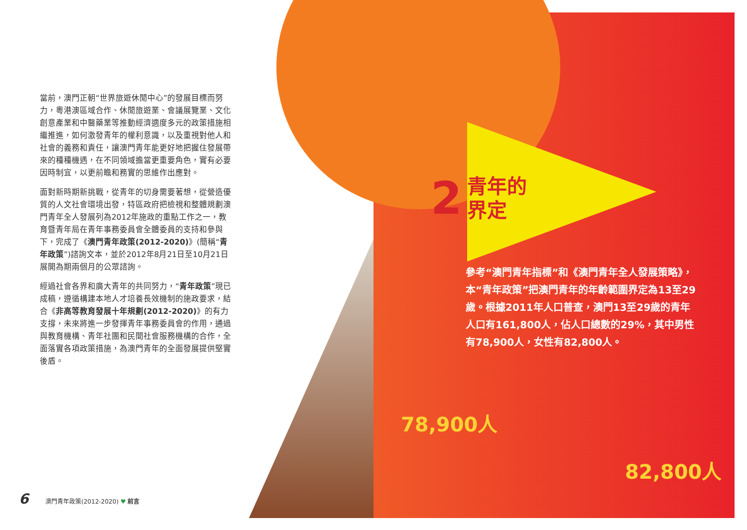當前，澳門正朝“世界旅遊休閒中心”的發展目標而努力，粵港澳區域合作、休閒旅遊業、會議展覽業、文化創意產業和中醫藥業等推動經濟適度多元的政策措施相繼推進，如何激發青年的權利意識，以及重視對他人和社會的義務和責任，讓澳門青年能更好地把握住發展帶來的種種機遇，在不同領域擔當更重要角色，實有必要因時制宜，以更前瞻和務實的思維作出應對。
面對新時期新挑戰，從青年的切身需要著想，從營造優質的人文社會環境出發，特區政府把檢視和整體規劃澳門青年全人發展列為2012年施政的重點工作之一，教育暨青年局在青年事務委員會全體委員的支持和參與下，完成了《澳門青年政策(2012-2020)》(簡稱“青年政策”)諮詢文本，並於2012年8月21日至10月21日展開為期兩個月的公眾諮詢。
經過社會各界和廣大青年的共同努力，“青年政策”現已成稿，遵循構建本地人才培養長效機制的施政要求，結合《非高等教育發展十年規劃(2012-2020)》的有力支撐，未來將進一步發揮青年事務委員會的作用，通過與教育機構、青年社團和民間社會服務機構的合作，全面落實各項政策措施，為澳門青年的全面發展提供堅實後盾。
2 青年的
界定
參考“澳門青年指標”和《澳門青年全人發展策略》，本“青年政策”把澳門青年的年齡範圍界定為13至29歲。根據2011年人口普查，澳門13至29歲的青年人口有161,800人，佔人口總數的29%，其中男性有78,900人，女性有82,800人。
78,900人
82,800人
6 澳門青年政策(2012-2020) ♥ 前言